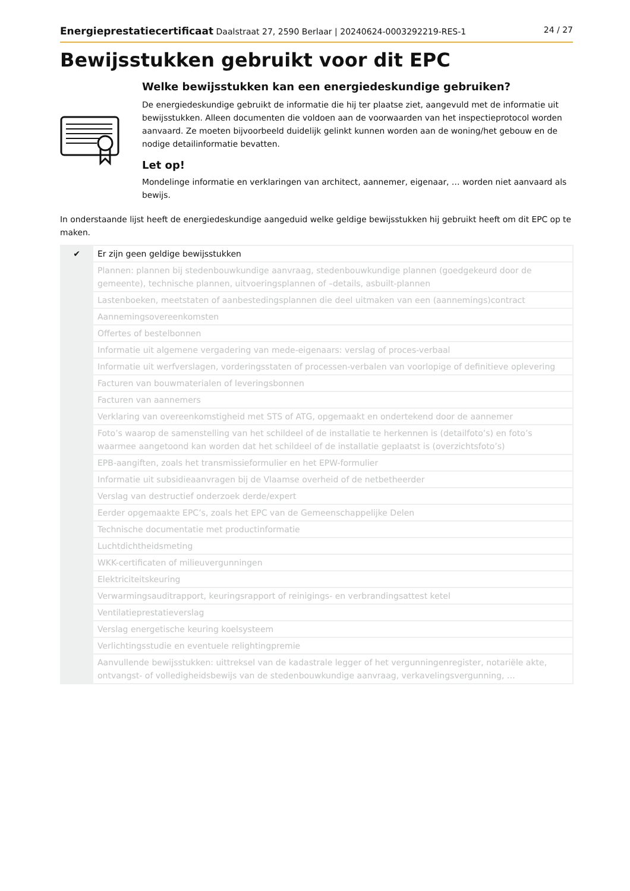Energieprestatiecertificaat Daalstraat 27, 2590 Berlaar | 20240624-0003292219-RES-1 24 / 27
Bewijsstukken gebruikt voor dit EPC
Welke bewijsstukken kan een energiedeskundige gebruiken?
De energiedeskundige gebruikt de informatie die hij ter plaatse ziet, aangevuld met de informatie uit bewijsstukken. Alleen documenten die voldoen aan de voorwaarden van het inspectieprotocol worden aanvaard. Ze moeten bijvoorbeeld duidelijk gelinkt kunnen worden aan de woning/het gebouw en de nodige detailinformatie bevatten.
Let op!
Mondelinge informatie en verklaringen van architect, aannemer, eigenaar, … worden niet aanvaard als bewijs.
In onderstaande lijst heeft de energiedeskundige aangeduid welke geldige bewijsstukken hij gebruikt heeft om dit EPC op te maken.
| ✔ | Er zijn geen geldige bewijsstukken |
| | Plannen: plannen bij stedenbouwkundige aanvraag, stedenbouwkundige plannen (goedgekeurd door de gemeente), technische plannen, uitvoeringsplannen of –details, asbuilt-plannen |
| | Lastenboeken, meetstaten of aanbestedingsplannen die deel uitmaken van een (aannemings)contract |
| | Aannemingsovereenkomsten |
| | Offertes of bestelbonnen |
| | Informatie uit algemene vergadering van mede-eigenaars: verslag of proces-verbaal |
| | Informatie uit werfverslagen, vorderingsstaten of processen-verbalen van voorlopige of definitieve oplevering |
| | Facturen van bouwmaterialen of leveringsbonnen |
| | Facturen van aannemers |
| | Verklaring van overeenkomstigheid met STS of ATG, opgemaakt en ondertekend door de aannemer |
| | Foto’s waarop de samenstelling van het schildeel of de installatie te herkennen is (detailfoto’s) en foto’s waarmee aangetoond kan worden dat het schildeel of de installatie geplaatst is (overzichtsfoto’s) |
| | EPB-aangiften, zoals het transmissieformulier en het EPW-formulier |
| | Informatie uit subsidieaanvragen bij de Vlaamse overheid of de netbetheerder |
| | Verslag van destructief onderzoek derde/expert |
| | Eerder opgemaakte EPC’s, zoals het EPC van de Gemeenschappelijke Delen |
| | Technische documentatie met productinformatie |
| | Luchtdichtheidsmeting |
| | WKK-certificaten of milieuvergunningen |
| | Elektriciteitskeuring |
| | Verwarmingsauditrapport, keuringsrapport of reinigings- en verbrandingsattest ketel |
| | Ventilatieprestatieverslag |
| | Verslag energetische keuring koelsysteem |
| | Verlichtingsstudie en eventuele relightingpremie |
| | Aanvullende bewijsstukken: uittreksel van de kadastrale legger of het vergunningenregister, notariële akte, ontvangst- of volledigheidsbewijs van de stedenbouwkundige aanvraag, verkavelingsvergunning, … |